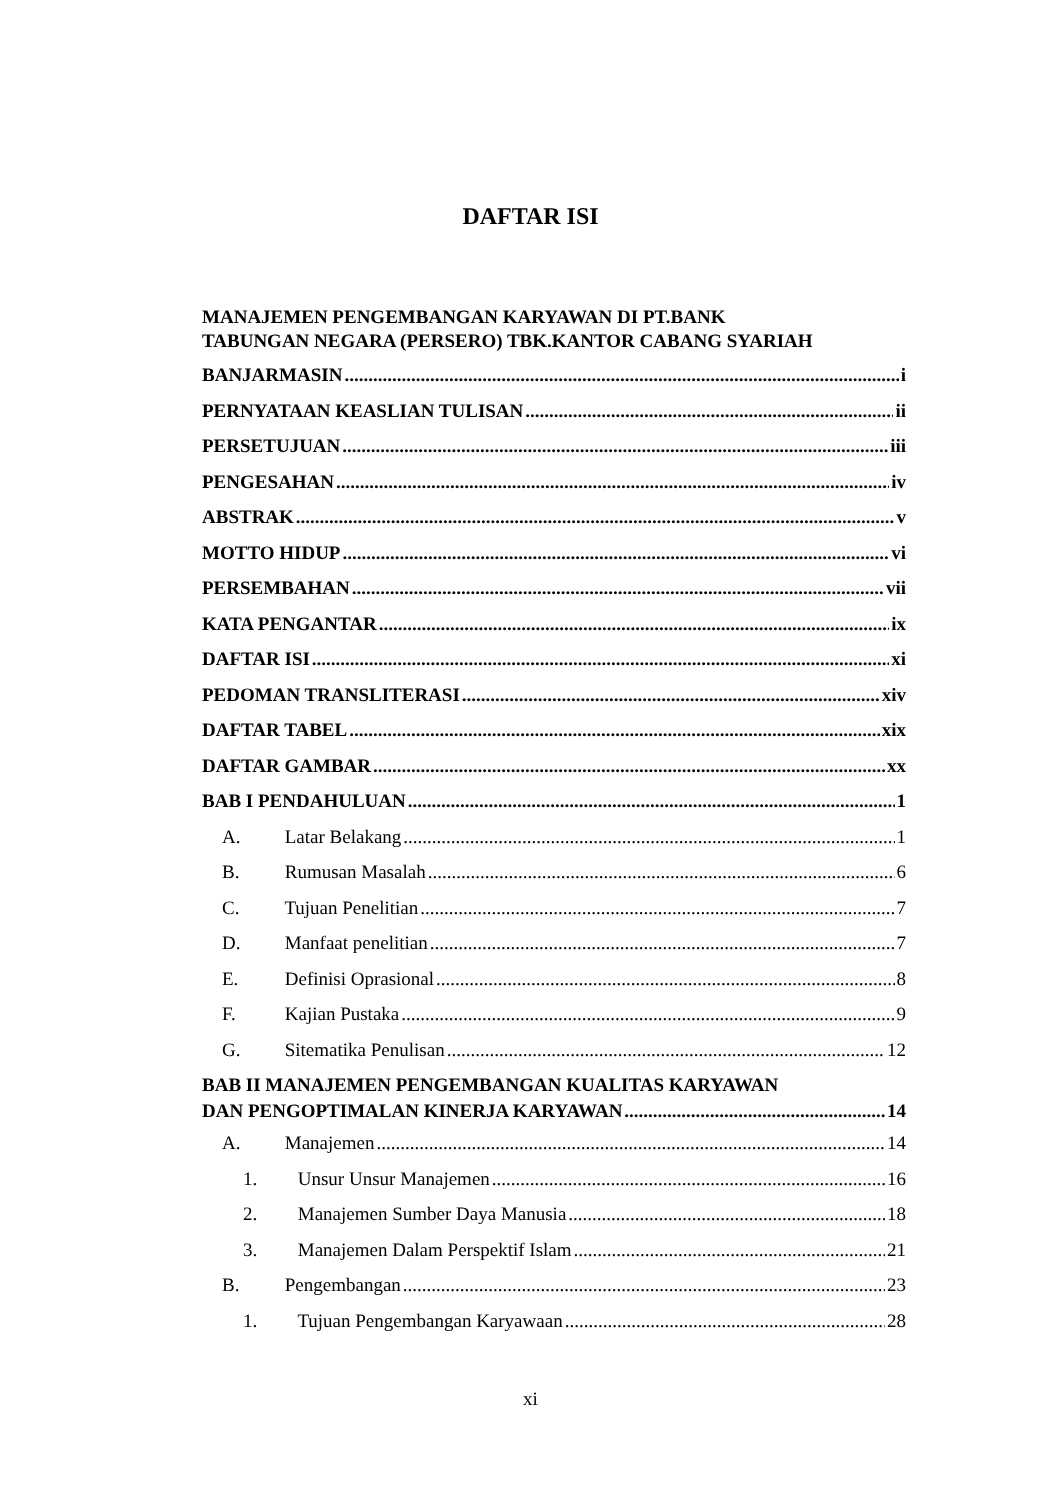DAFTAR ISI
MANAJEMEN PENGEMBANGAN KARYAWAN DI PT.BANK
TABUNGAN NEGARA (PERSERO) TBK.KANTOR CABANG SYARIAH
BANJARMASIN i
PERNYATAAN KEASLIAN TULISAN ii
PERSETUJUAN iii
PENGESAHAN iv
ABSTRAK v
MOTTO HIDUP vi
PERSEMBAHAN vii
KATA PENGANTAR ix
DAFTAR ISI xi
PEDOMAN TRANSLITERASI xiv
DAFTAR TABEL xix
DAFTAR GAMBAR xx
BAB I PENDAHULUAN 1
A. Latar Belakang 1
B. Rumusan Masalah 6
C. Tujuan Penelitian 7
D. Manfaat penelitian 7
E. Definisi Oprasional 8
F. Kajian Pustaka 9
G. Sitematika Penulisan 12
BAB II MANAJEMEN PENGEMBANGAN KUALITAS KARYAWAN
DAN PENGOPTIMALAN KINERJA KARYAWAN 14
A. Manajemen 14
1. Unsur Unsur Manajemen 16
2. Manajemen Sumber Daya Manusia 18
3. Manajemen Dalam Perspektif Islam 21
B. Pengembangan 23
1. Tujuan Pengembangan Karyawaan 28
xi